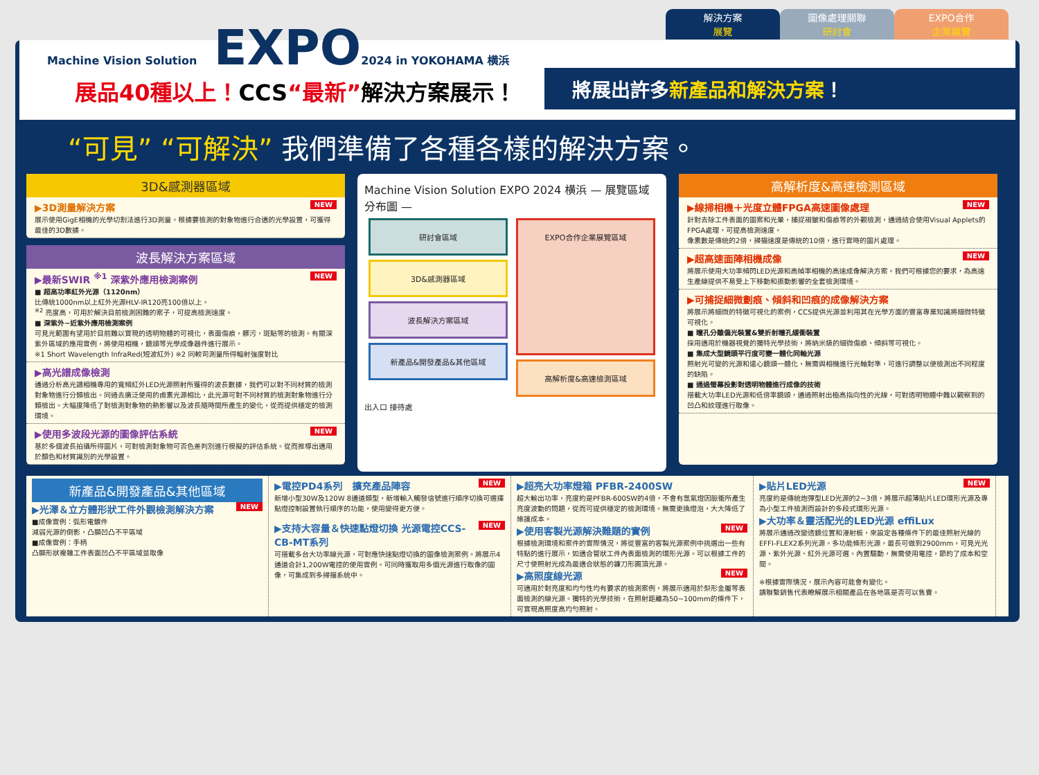解決方案
展覽
圖像處理關聯
研討會
EXPO合作
企業展覽
Machine Vision Solution EXPO2024 in YOKOHAMA 横浜
展品40種以上！CCS“最新”解決方案展示！
將展出許多新產品和解決方案！
“可見” “可解決” 我們準備了各種各樣的解決方案。
3D&感測器區域
NEW
▶3D測量解決方案
展示使用GigE相機的光學切割法進行3D測量。根據要檢測的對象物進行合適的光學設置，可獲得最佳的3D數據。
波長解決方案區域
NEW
▶最新SWIR <sup>※1</sup> 深紫外應用檢測案例
■ 超高功率紅外光源（1120nm）
比傳統1000nm以上紅外光源HLV-IR120亮100倍以上。
<sup>※2</sup> 亮度高，可用於解決目前檢測困難的案子，可提高檢測速度。
■ 深紫外~近紫外應用檢測案例
可見光範圍有望用於目前難以實現的透明物體的可視化，表面傷痕，髒污，斑點等的檢測。有關深紫外區域的應用實例，將使用相機，鏡頭等光學成像器件進行展示。
※1 Short Wavelength InfraRed(短波紅外) ※2 同較司測量所得輻射強度對比
▶高光譜成像檢測
通過分析高光譜相機專用的寬頻紅外LED光源照射所獲得的波長數據，我們可以對不同材質的檢測對象物進行分類檢出。同過去廣泛使用的鹵素光源相比，此光源可對不同材質的檢測對象物進行分類檢出。大幅度降低了對檢測對象物的熱影響以及波長隨時間所產生的變化，從而提供穩定的檢測環境。
NEW
▶使用多波段光源的圖像評估系統
基於多個波長拍攝所得圖片，可對檢測對象物可否色差判別進行模擬的評估系統。從而推導出適用於顏色和材質識別的光學設置。
Machine Vision Solution EXPO 2024 横浜 — 展覽區域分布圖 —
研討會區域
3D&感測器區域
波長解決方案區域
新產品&開發產品&其他區域
EXPO合作企業展覽區域
高解析度&高速檢測區域
出入口 接待處
高解析度&高速檢測區域
NEW
▶線掃相機＋光度立體FPGA高速圖像處理
針對去除工件表面的圖案和光暈，捕捉褶皺和傷痕等的外觀檢測，通過結合使用Visual Applets的FPGA處理，可提高檢測速度。
像素數是傳統的2倍，掃描速度是傳統的10倍，進行實時的圖片處理。
NEW
▶超高速面陣相機成像
將展示使用大功率頻閃LED光源和高幀率相機的高速成像解決方案。我們可根據您的要求，為高速生產線提供不易受上下移動和振動影響的全套檢測環境。
▶可捕捉細微劃痕、傾斜和凹痕的成像解決方案
將展示將細微的特徵可視化的案例，CCS提供光源並利用其在光學方面的豐富專業知識將細微特徵可視化。
■ 瞳孔分離偏光裝置&雙折射瞳孔緩衝裝置
採用適用於機器視覺的獨特光學技術，將納米級的細微傷痕、傾斜等可視化。
■ 集成大型鏡頭平行度可變一體化同軸光源
照射光可變的光源和遠心鏡頭一體化，無需與相機進行光軸對準，可進行調整以便檢測出不同程度的缺陷。
■ 通過螢幕投影對透明物體進行成像的技術
搭載大功率LED光源和低倍率鏡頭，通過照射出極高指向性的光線，可對透明物體中難以觀察到的凹凸和紋理進行取像。
新產品&開發產品&其他區域
NEW
▶光澤＆立方體形狀工件外觀檢測解決方案
■成像實例：弧形電鍍件
減弱光源的倒影，凸顯凹凸不平區域
■成像實例：手柄
凸顯形狀複雜工件表面凹凸不平區域並取像
NEW
▶電控PD4系列　擴充產品陣容
新增小型30W及120W 8通道類型，新增輸入觸發信號進行順序切換可選擇點燈控制設置執行順序的功能，使用變得更方便。
NEW
▶支持大容量＆快速點燈切換 光源電控CCS-CB-MT系列
可搭載多台大功率線光源，可對應快速點燈切換的圖像檢測案例。將展示4通道合計1,200W電控的使用實例。可同時獲取用多個光源進行取像的圖像，可集成到多掃描系統中。
▶超亮大功率燈箱 PFBR-2400SW
超大輸出功率，亮度約是PFBR-600SW的4倍，不會有氙氣燈因脈衝所產生亮度波動的問題，從而可提供穩定的檢測環境。無需更換燈泡，大大降低了維護成本。
NEW
▶使用客製光源解決難題的實例
根據檢測環境和案件的實際情況，將從豐富的客製光源案例中挑選出一些有特點的進行展示，如適合管狀工件內表面檢測的環形光源。可以根據工件的尺寸使照射光成為最適合狀態的鐮刀形圓頂光源。
NEW
▶高照度線光源
可適用於對亮度和均勻性均有要求的檢測案例，將展示適用於梨形金屬等表面檢測的線光源。獨特的光學技術，在照射距離為50~100mm的條件下，可實現高照度高均勻照射。
NEW
▶貼片LED光源
亮度約是傳統炮彈型LED光源的2~3倍，將展示超薄貼片LED環形光源及專為小型工件檢測而設計的多段式環形光源。
▶大功率＆靈活配光的LED光源 effiLux
將展示通過改變透鏡位置和漫射板，來設定各種條件下的最佳照射光線的EFFI-FLEX2系列光源。多功能條形光源，最長可做到2900mm，可見光光源、紫外光源、紅外光源可選。內置驅動，無需使用電控，節約了成本和空間。
※根據實際情況，展示內容可能會有變化。
請聯繫銷售代表瞭解展示相關產品在各地區是否可以售賣。